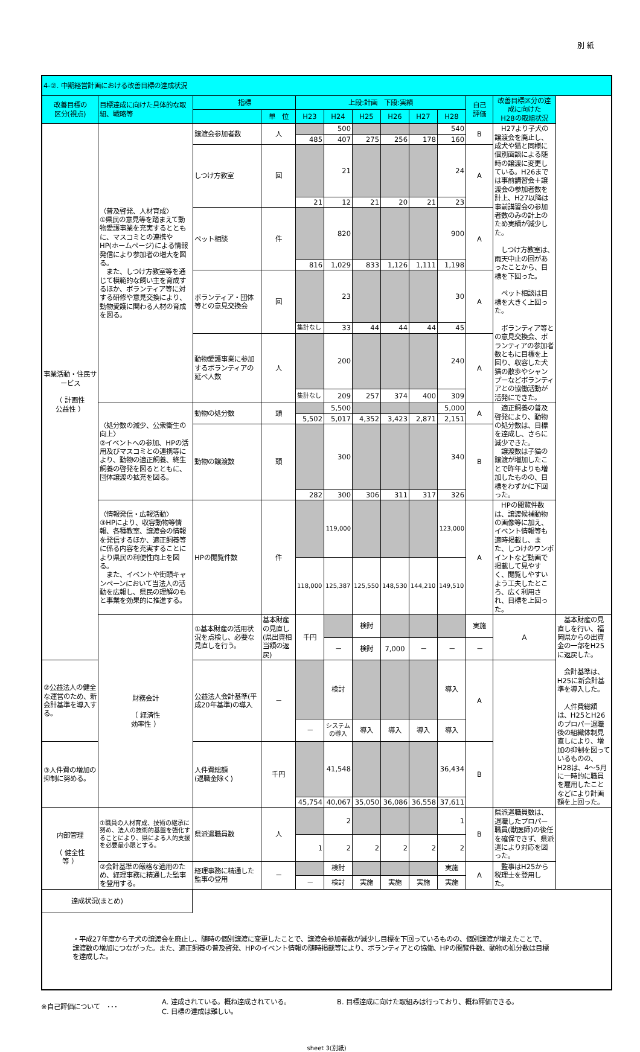別 紙
| 4-②. 中期経営計画における改善目標の達成状況 | | | | | | | | | | | | |
| 改善目標の 区分(視点) | 目標達成に向けた具体的な取組、戦略等 | 指標 | | 上段:計画 下段:実績 | | | | | | 自己 評価 | 改善目標区分の達成に向けた H28の取組状況 | |
| | | | 単 位 | H23 | H24 | H25 | H26 | H27 | H28 | | | |
| 事業活動・住民サービス （ 計画性 公益性 ） | 〈普及啓発、人材育成〉 ①県民の意見等を踏まえて動物愛護事業を充実するとともに、マスコミとの連携やHP(ホームページ)による情報発信により参加者の増大を図る。 また、しつけ方教室等を通じて模範的な飼い主を育成するほか、ボランティア等に対する研修や意見交換により、動物愛護に関わる人材の育成を図る。 | 譲渡会参加者数 | 人 | | 500 | | | | 540 | B | H27より子犬の譲渡会を廃止し、成犬や猫と同様に個別面談による随時の譲渡に変更している。H26までは事前講習会＋譲渡会の参加者数を計上、H27以降は事前講習会の参加者数のみの計上のため実績が減少した。 しつけ方教室は、雨天中止の回があったことから、目標を下回った。 ペット相談は目標を大きく上回った。 ボランティア等との意見交換会、ボランティアの参加者数ともに目標を上回り、収容した犬猫の散歩やシャンプーなどボランティアとの協働活動が活発にできた。 | |
| | | | | 485 | 407 | 275 | 256 | 178 | 160 | | | |
| | | しつけ方教室 | 回 | | 21 | | | | 24 | A | | |
| | | | | 21 | 12 | 21 | 20 | 21 | 23 | | | |
| | | ペット相談 | 件 | | 820 | | | | 900 | A | | |
| | | | | 816 | 1,029 | 833 | 1,126 | 1,111 | 1,198 | | | |
| | | ボランティア・団体等との意見交換会 | 回 | | 23 | | | | 30 | A | | |
| | | | | 集計なし | 33 | 44 | 44 | 44 | 45 | | | |
| | | 動物愛護事業に参加するボランティアの延べ人数 | 人 | | 200 | | | | 240 | A | | |
| | | | | 集計なし | 209 | 257 | 374 | 400 | 309 | | | |
| | 〈処分数の減少、公衆衛生の向上〉 ②イベントへの参加、HPの活用及びマスコミとの連携等により、動物の適正飼養、終生飼養の啓発を図るとともに、団体譲渡の拡充を図る。 | 動物の処分数 | 頭 | | 5,500 | | | | 5,000 | A | 適正飼養の普及啓発により、動物の処分数は、目標を達成し、さらに減少できた。 譲渡数は子猫の譲渡が増加したことで昨年よりも増加したものの、目標をわずかに下回った。 | |
| | | | | 5,502 | 5,017 | 4,352 | 3,423 | 2,871 | 2,151 | | | |
| | | 動物の譲渡数 | 頭 | | 300 | | | | 340 | B | | |
| | | | | 282 | 300 | 306 | 311 | 317 | 326 | | | |
| | 〈情報発信・広報活動〉 ③HPにより、収容動物等情報、各種教室、譲渡会の情報を発信するほか、適正飼養等に係る内容を充実することにより県民の利便性向上を図る。 また、イベントや街頭キャンペーンにおいて当法人の活動を広報し、県民の理解のもと事業を効果的に推進する。 | HPの閲覧件数 | 件 | | 119,000 | | | | 123,000 | A | HPの閲覧件数は、譲渡候補動物の画像等に加え、イベント情報等も適時掲載し、また、しつけのワンポイントなど動画で掲載して見やすく、閲覧しやすいよう工夫したところ、広く利用され、目標を上回った。 | |
| | | | | 118,000 | 125,387 | 125,550 | 148,530 | 144,210 | 149,510 | | | |
| | 財務会計 （ 経済性 効率性 ） | ①基本財産の活用状況を点検し、必要な見直しを行う。 | 基本財産の見直し(県出資相当額の返戻) | 千円 | | 検討 | | | | 実施 | A | 基本財産の見直しを行い、福岡県からの出資金の一部をH25に返戻した。 会計基準は、H25に新会計基準を導入した。 人件費総額は、H25とH26のプロパー退職後の組織体制見直しにより、増加の抑制を図っているものの、H28は、4～5月に一時的に職員を雇用したことなどにより計画額を上回った。 |
| | | | | | － | 検討 | 7,000 | － | － | － | | |
| ②公益法人の健全な運営のため、新会計基準を導入する。 | | 公益法人会計基準(平成20年基準)の導入 | － | | 検討 | | | | 導入 | A | | |
| | | | | － | システムの導入 | 導入 | 導入 | 導入 | 導入 | | | |
| ③人件費の増加の抑制に努める。 | | 人件費総額 (退職金除く) | 千円 | | 41,548 | | | | 36,434 | B | | |
| | | | | 45,754 | 40,067 | 35,050 | 36,086 | 36,558 | 37,611 | | | |
| 内部管理 （ 健全性 等 ） | ①職員の人材育成、技術の継承に努め、法人の技術的基盤を強化することにより、県による人的支援を必要最小限とする。 | 県派遣職員数 | 人 | | 2 | | | | 1 | B | 県派遣職員数は、退職したプロパー職員(獣医師)の後任を確保できず、県派遣により対応を図った。 | |
| | | | | 1 | 2 | 2 | 2 | 2 | 2 | | | |
| | ②会計基準の厳格な適用のため、経理事務に精通した監事を登用する。 | 経理事務に精通した監事の登用 | － | | 検討 | | | | 実施 | A | 監事はH25から税理士を登用した。 | |
| | | | | － | 検討 | 実施 | 実施 | 実施 | 実施 | | | |
| 達成状況(まとめ) ・平成27年度から子犬の譲渡会を廃止し、随時の個別譲渡に変更したことで、譲渡会参加者数が減少し目標を下回っているものの、個別譲渡が増えたことで、譲渡数の増加につながった。また、適正飼養の普及啓発、HPのイベント情報の随時掲載等により、ボランティアとの協働、HPの閲覧件数、動物の処分数は目標を達成した。 | | | | | | | | | | | | |
※自己評価について　･･･
A. 達成されている。概ね達成されている。
C. 目標の達成は難しい。
B. 目標達成に向けた取組みは行っており、概ね評価できる。
sheet 3(別紙)